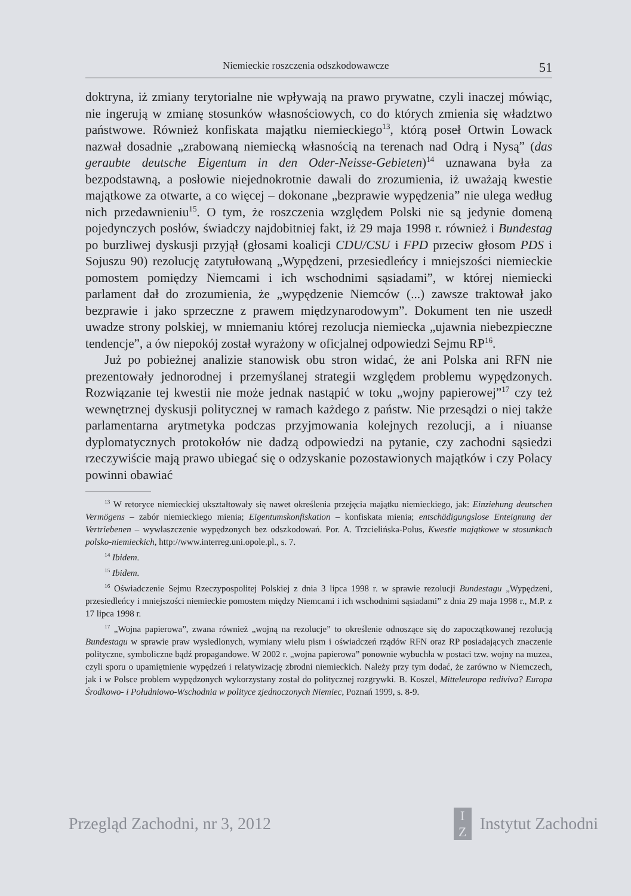Niemieckie roszczenia odszkodowawcze 51
doktryna, iż zmiany terytorialne nie wpływają na prawo prywatne, czyli inaczej mówiąc, nie ingerują w zmianę stosunków własnościowych, co do których zmienia się władztwo państwowe. Również konfiskata majątku niemieckiego<sup>13</sup>, którą poseł Ortwin Lowack nazwał dosadnie „zrabowaną niemiecką własnością na terenach nad Odrą i Nysą” (das geraubte deutsche Eigentum in den Oder-Neisse-Gebieten)<sup>14</sup> uznawana była za bezpodstawną, a posłowie niejednokrotnie dawali do zrozumienia, iż uważają kwestie majątkowe za otwarte, a co więcej – dokonane „bezprawie wypędzenia” nie ulega według nich przedawnieniu<sup>15</sup>. O tym, że roszczenia względem Polski nie są jedynie domeną pojedynczych posłów, świadczy najdobitniej fakt, iż 29 maja 1998 r. również i Bundestag po burzliwej dyskusji przyjął (głosami koalicji CDU/CSU i FPD przeciw głosom PDS i Sojuszu 90) rezolucję zatytułowaną „Wypędzeni, przesiedleńcy i mniejszości niemieckie pomostem pomiędzy Niemcami i ich wschodnimi sąsiadami”, w której niemiecki parlament dał do zrozumienia, że „wypędzenie Niemców (...) zawsze traktował jako bezprawie i jako sprzeczne z prawem międzynarodowym”. Dokument ten nie uszedł uwadze strony polskiej, w mniemaniu której rezolucja niemiecka „ujawnia niebezpieczne tendencje”, a ów niepokój został wyrażony w oficjalnej odpowiedzi Sejmu RP<sup>16</sup>.
Już po pobieżnej analizie stanowisk obu stron widać, że ani Polska ani RFN nie prezentowały jednorodnej i przemyślanej strategii względem problemu wypędzonych. Rozwiązanie tej kwestii nie może jednak nastąpić w toku „wojny papierowej”<sup>17</sup> czy też wewnętrznej dyskusji politycznej w ramach każdego z państw. Nie przesądzi o niej także parlamentarna arytmetyka podczas przyjmowania kolejnych rezolucji, a i niuanse dyplomatycznych protokołów nie dadzą odpowiedzi na pytanie, czy zachodni sąsiedzi rzeczywiście mają prawo ubiegać się o odzyskanie pozostawionych majątków i czy Polacy powinni obawiać
<sup>13</sup> W retoryce niemieckiej ukształtowały się nawet określenia przejęcia majątku niemieckiego, jak: Einziehung deutschen Vermögens – zabór niemieckiego mienia; Eigentumskonfiskation – konfiskata mienia; entschädigungslose Enteignung der Vertriebenen – wywłaszczenie wypędzonych bez odszkodowań. Por. A. Trzcielińska-Polus, Kwestie majątkowe w stosunkach polsko-niemieckich, http://www.interreg.uni.opole.pl., s. 7.
<sup>14</sup> Ibidem.
<sup>15</sup> Ibidem.
<sup>16</sup> Oświadczenie Sejmu Rzeczypospolitej Polskiej z dnia 3 lipca 1998 r. w sprawie rezolucji Bundestagu „Wypędzeni, przesiedleńcy i mniejszości niemieckie pomostem między Niemcami i ich wschodnimi sąsiadami” z dnia 29 maja 1998 r., M.P. z 17 lipca 1998 r.
<sup>17</sup> „Wojna papierowa”, zwana również „wojną na rezolucje” to określenie odnoszące się do zapoczątkowanej rezolucją Bundestagu w sprawie praw wysiedlonych, wymiany wielu pism i oświadczeń rządów RFN oraz RP posiadających znaczenie polityczne, symboliczne bądź propagandowe. W 2002 r. „wojna papierowa” ponownie wybuchła w postaci tzw. wojny na muzea, czyli sporu o upamiętnienie wypędzeń i relatywizację zbrodni niemieckich. Należy przy tym dodać, że zarówno w Niemczech, jak i w Polsce problem wypędzonych wykorzystany został do politycznej rozgrywki. B. Koszel, Mitteleuropa rediviva? Europa Środkowo- i Południowo-Wschodnia w polityce zjednoczonych Niemiec, Poznań 1999, s. 8-9.
Przegląd Zachodni, nr 3, 2012 I
Z Instytut Zachodni